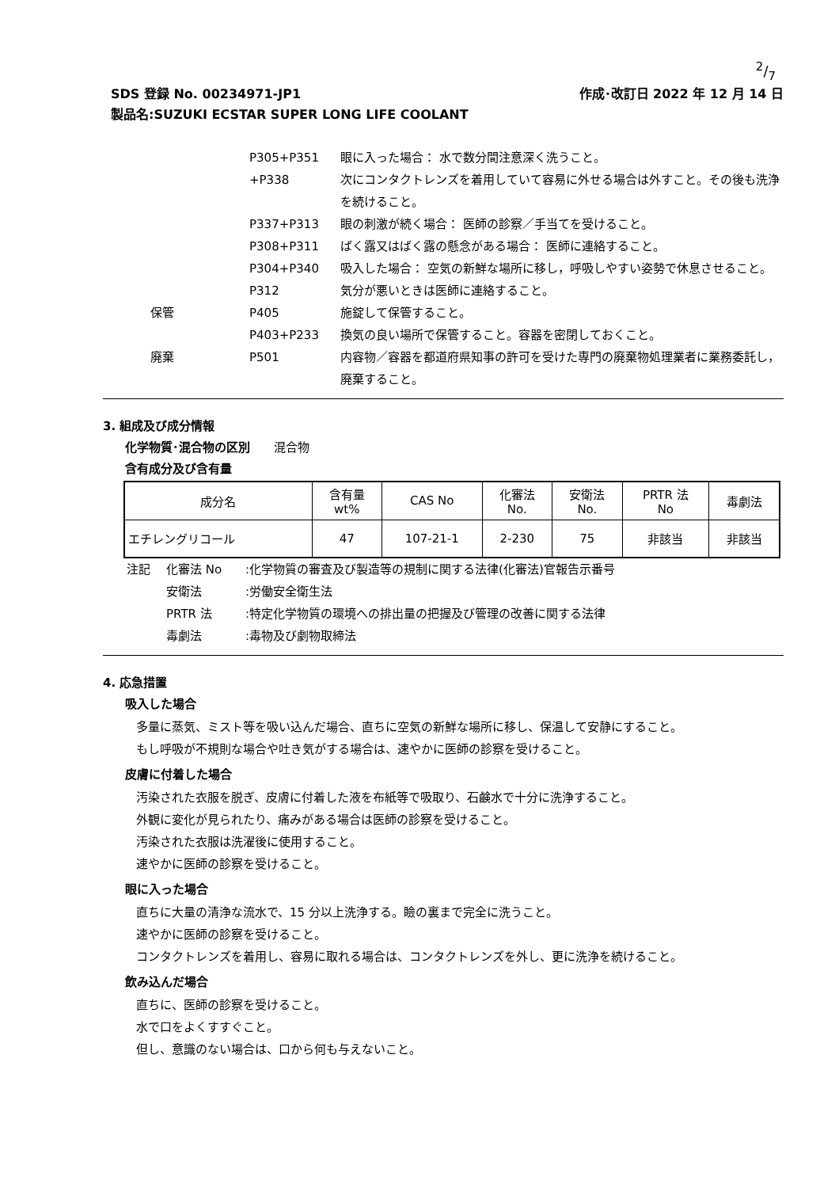2/7
SDS 登録 No. 00234971-JP1 作成･改訂日 2022 年 12 月 14 日
製品名:SUZUKI ECSTAR SUPER LONG LIFE COOLANT
P305+P351 眼に入った場合： 水で数分間注意深く洗うこと。 +P338 次にコンタクトレンズを着用していて容易に外せる場合は外すこと。その後も洗浄を続けること。 P337+P313 眼の刺激が続く場合： 医師の診察／手当てを受けること。 P308+P311 ばく露又はばく露の懸念がある場合： 医師に連絡すること。 P304+P340 吸入した場合： 空気の新鮮な場所に移し，呼吸しやすい姿勢で休息させること。 P312 気分が悪いときは医師に連絡すること。 保管 P405 施錠して保管すること。 P403+P233 換気の良い場所で保管すること。容器を密閉しておくこと。 廃棄 P501 内容物／容器を都道府県知事の許可を受けた専門の廃棄物処理業者に業務委託し，廃棄すること。
3. 組成及び成分情報
化学物質･混合物の区別　　混合物
含有成分及び含有量
| 成分名 | 含有量 wt% | CAS No | 化審法 No. | 安衛法 No. | PRTR 法 No | 毒劇法 |
| --- | --- | --- | --- | --- | --- | --- |
| エチレングリコール | 47 | 107-21-1 | 2-230 | 75 | 非該当 | 非該当 |
注記 化審法 No:化学物質の審査及び製造等の規制に関する法律(化審法)官報告示番号 安衛法:労働安全衛生法 PRTR 法:特定化学物質の環境への排出量の把握及び管理の改善に関する法律 毒劇法:毒物及び劇物取締法
4. 応急措置
吸入した場合
多量に蒸気、ミスト等を吸い込んだ場合、直ちに空気の新鮮な場所に移し、保温して安静にすること。
もし呼吸が不規則な場合や吐き気がする場合は、速やかに医師の診察を受けること。
皮膚に付着した場合
汚染された衣服を脱ぎ、皮膚に付着した液を布紙等で吸取り、石鹸水で十分に洗浄すること。
外観に変化が見られたり、痛みがある場合は医師の診察を受けること。
汚染された衣服は洗濯後に使用すること。
速やかに医師の診察を受けること。
眼に入った場合
直ちに大量の清浄な流水で、15 分以上洗浄する。瞼の裏まで完全に洗うこと。
速やかに医師の診察を受けること。
コンタクトレンズを着用し、容易に取れる場合は、コンタクトレンズを外し、更に洗浄を続けること。
飲み込んだ場合
直ちに、医師の診察を受けること。
水で口をよくすすぐこと。
但し、意識のない場合は、口から何も与えないこと。